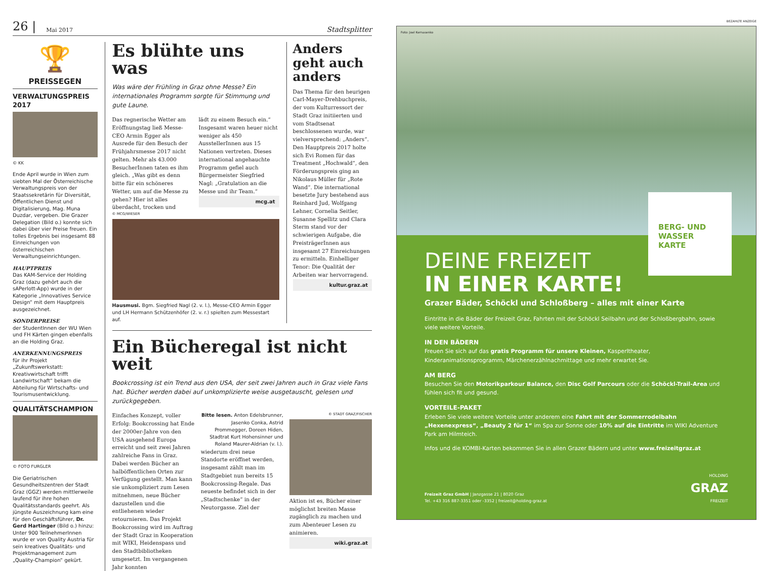26 | Mai 2017 Stadtsplitter
🏆
PREISSEGEN
VERWALTUNGSPREIS 2017
© KK
Ende April wurde in Wien zum siebten Mal der Österreichische Verwaltungspreis von der Staatssekretärin für Diversität, Öffentlichen Dienst und Digitalisierung, Mag. Muna Duzdar, vergeben. Die Grazer Delegation (Bild o.) konnte sich dabei über vier Preise freuen. Ein tolles Ergebnis bei insgesamt 88 Einreichungen von österreichischen Verwaltungseinrichtungen.
HAUPTPREIS
Das KAM-Service der Holding Graz (dazu gehört auch die sAPerlott-App) wurde in der Kategorie „Innovatives Service Design“ mit dem Hauptpreis ausgezeichnet.
SONDERPREISE
der StudentInnen der WU Wien und FH Kärten gingen ebenfalls an die Holding Graz.
ANERKENNUNGSPREIS
für ihr Projekt „Zukunftswerkstatt: Kreativwirtschaft trifft Landwirtschaft“ bekam die Abteilung für Wirtschafts- und Tourismusentwicklung.
QUALITÄTSCHAMPION
© FOTO FURGLER
Die Geriatrischen Gesundheitszentren der Stadt Graz (GGZ) werden mittlerweile laufend für ihre hohen Qualitätsstandards geehrt. Als jüngste Auszeichnung kam eine für den Geschäftsführer, Dr. Gerd Hartinger (Bild o.) hinzu: Unter 900 TeilnehmerInnen wurde er von Quality Austria für sein kreatives Qualitäts- und Projektmanagement zum „Quality-Champion“ gekürt.
Es blühte uns was
Was wäre der Frühling in Graz ohne Messe? Ein internationales Programm sorgte für Stimmung und gute Laune.
Das regnerische Wetter am Eröffnungstag ließ Messe-CEO Armin Egger als Ausrede für den Besuch der Frühjahrsmesse 2017 nicht gelten. Mehr als 43.000 BesucherInnen taten es ihm gleich. „Was gibt es denn bitte für ein schöneres Wetter, um auf die Messe zu gehen? Hier ist alles überdacht, trocken und
lädt zu einem Besuch ein.“ Insgesamt waren heuer nicht weniger als 450 AusstellerInnen aus 15 Nationen vertreten. Dieses international angehauchte Programm gefiel auch Bürgermeister Siegfried Nagl: „Gratulation an die Messe und ihr Team.“
mcg.at
© MCG/WIESER
Hausmusi. Bgm. Siegfried Nagl (2. v. l.), Messe-CEO Armin Egger und LH Hermann Schützenhöfer (2. v. r.) spielten zum Messestart auf.
Anders geht auch anders
Das Thema für den heurigen Carl-Mayer-Drehbuchpreis, der vom Kulturressort der Stadt Graz initiierten und vom Stadtsenat beschlossenen wurde, war vielversprechend: „Anders“. Den Hauptpreis 2017 holte sich Evi Romen für das Treatment „Hochwald“, den Förderungspreis ging an Nikolaus Müller für „Rote Wand“. Die international besetzte Jury bestehend aus Reinhard Jud, Wolfgang Lehner, Cornelia Seitler, Susanne Spellitz und Clara Sterm stand vor der schwierigen Aufgabe, die PreisträgerInnen aus insgesamt 27 Einreichungen zu ermitteln. Einhelliger Tenor: Die Qualität der Arbeiten war hervorragend.
kultur.graz.at
Ein Bücheregal ist nicht weit
Bookcrossing ist ein Trend aus den USA, der seit zwei Jahren auch in Graz viele Fans hat. Bücher werden dabei auf unkomplizierte weise ausgetauscht, gelesen und zurückgegeben.
Einfaches Konzept, voller Erfolg: Bookcrossing hat Ende der 2000er-Jahre von den USA ausgehend Europa erreicht und seit zwei Jahren zahlreiche Fans in Graz. Dabei werden Bücher an halböffentlichen Orten zur Verfügung gestellt. Man kann sie unkompliziert zum Lesen mitnehmen, neue Bücher dazustellen und die entliehenen wieder retournieren. Das Projekt Bookcrossing wird im Auftrag der Stadt Graz in Kooperation mit WIKI, Heidenspass und den Stadtbibliotheken umgesetzt. Im vergangenen Jahr konnten
Bitte lesen. Anton Edelsbrunner, Jasenko Conka, Astrid Prommegger, Doreen Hiden, Stadtrat Kurt Hohensinner und Roland Maurer-Aldrian (v. l.).
wiederum drei neue Standorte eröffnet werden, insgesamt zählt man im Stadtgebiet nun bereits 15 Bookcrossing-Regale. Das neueste befindet sich in der „Stadtschenke“ in der Neutorgasse. Ziel der
© STADT GRAZ/FISCHER
Aktion ist es, Bücher einer möglichst breiten Masse zugänglich zu machen und zum Abenteuer Lesen zu animieren.
wiki.graz.at
BEZAHLTE ANZEIGE
Foto: Joel Kernasenko
BERG- UND WASSER KARTE
DEINE FREIZEIT
IN EINER KARTE!
Grazer Bäder, Schöckl und Schloßberg – alles mit einer Karte
Eintritte in die Bäder der Freizeit Graz, Fahrten mit der Schöckl Seilbahn und der Schloßbergbahn, sowie viele weitere Vorteile.
IN DEN BÄDERN
Freuen Sie sich auf das gratis Programm für unsere Kleinen, Kasperltheater, Kinderanimationsprogramm, Märchenerzählnachmittage und mehr erwartet Sie.
AM BERG
Besuchen Sie den Motorikparkour Balance, den Disc Golf Parcours oder die Schöckl-Trail-Area und fühlen sich fit und gesund.
VORTEILE-PAKET
Erleben Sie viele weitere Vorteile unter anderem eine Fahrt mit der Sommerrodelbahn „Hexenexpress“, „Beauty 2 für 1“ im Spa zur Sonne oder 10% auf die Eintritte im WIKI Adventure Park am Hilmteich.
Infos und die KOMBI-Karten bekommen Sie in allen Grazer Bädern und unter www.freizeitgraz.at
Freizeit Graz GmbH | Janzgasse 21 | 8020 Graz
Tel. +43 316 887-3351 oder -3352 | freizeit@holding-graz.at
HOLDING
GRAZ
FREIZEIT